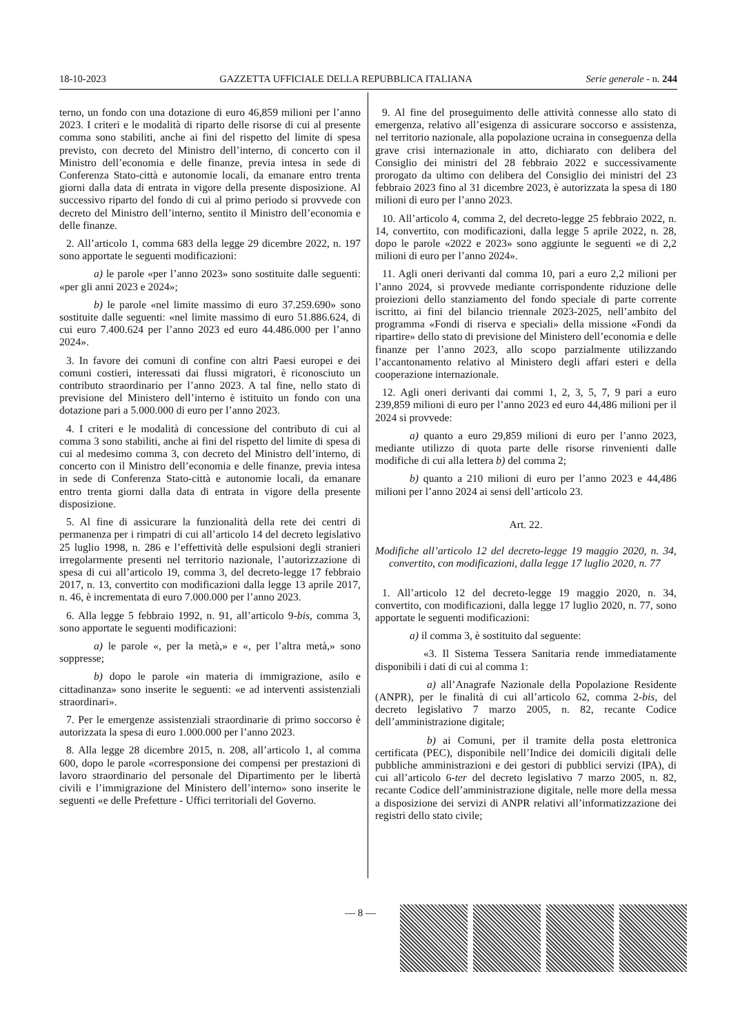18-10-2023 GAZZETTA UFFICIALE DELLA REPUBBLICA ITALIANA Serie generale - n. 244
terno, un fondo con una dotazione di euro 46,859 milioni per l’anno 2023. I criteri e le modalità di riparto delle risorse di cui al presente comma sono stabiliti, anche ai fini del rispetto del limite di spesa previsto, con decreto del Ministro dell’interno, di concerto con il Ministro dell’economia e delle finanze, previa intesa in sede di Conferenza Stato-città e autonomie locali, da emanare entro trenta giorni dalla data di entrata in vigore della presente disposizione. Al successivo riparto del fondo di cui al primo periodo si provvede con decreto del Ministro dell’interno, sentito il Ministro dell’economia e delle finanze.
2. All’articolo 1, comma 683 della legge 29 dicembre 2022, n. 197 sono apportate le seguenti modificazioni:
a) le parole «per l’anno 2023» sono sostituite dalle seguenti: «per gli anni 2023 e 2024»;
b) le parole «nel limite massimo di euro 37.259.690» sono sostituite dalle seguenti: «nel limite massimo di euro 51.886.624, di cui euro 7.400.624 per l’anno 2023 ed euro 44.486.000 per l’anno 2024».
3. In favore dei comuni di confine con altri Paesi europei e dei comuni costieri, interessati dai flussi migratori, è riconosciuto un contributo straordinario per l’anno 2023. A tal fine, nello stato di previsione del Ministero dell’interno è istituito un fondo con una dotazione pari a 5.000.000 di euro per l’anno 2023.
4. I criteri e le modalità di concessione del contributo di cui al comma 3 sono stabiliti, anche ai fini del rispetto del limite di spesa di cui al medesimo comma 3, con decreto del Ministro dell’interno, di concerto con il Ministro dell’economia e delle finanze, previa intesa in sede di Conferenza Stato-città e autonomie locali, da emanare entro trenta giorni dalla data di entrata in vigore della presente disposizione.
5. Al fine di assicurare la funzionalità della rete dei centri di permanenza per i rimpatri di cui all’articolo 14 del decreto legislativo 25 luglio 1998, n. 286 e l’effettività delle espulsioni degli stranieri irregolarmente presenti nel territorio nazionale, l’autorizzazione di spesa di cui all’articolo 19, comma 3, del decreto-legge 17 febbraio 2017, n. 13, convertito con modificazioni dalla legge 13 aprile 2017, n. 46, è incrementata di euro 7.000.000 per l’anno 2023.
6. Alla legge 5 febbraio 1992, n. 91, all’articolo 9-bis, comma 3, sono apportate le seguenti modificazioni:
a) le parole «, per la metà,» e «, per l’altra metà,» sono soppresse;
b) dopo le parole «in materia di immigrazione, asilo e cittadinanza» sono inserite le seguenti: «e ad interventi assistenziali straordinari».
7. Per le emergenze assistenziali straordinarie di primo soccorso è autorizzata la spesa di euro 1.000.000 per l’anno 2023.
8. Alla legge 28 dicembre 2015, n. 208, all’articolo 1, al comma 600, dopo le parole «corresponsione dei compensi per prestazioni di lavoro straordinario del personale del Dipartimento per le libertà civili e l’immigrazione del Ministero dell’interno» sono inserite le seguenti «e delle Prefetture - Uffici territoriali del Governo.
9. Al fine del proseguimento delle attività connesse allo stato di emergenza, relativo all’esigenza di assicurare soccorso e assistenza, nel territorio nazionale, alla popolazione ucraina in conseguenza della grave crisi internazionale in atto, dichiarato con delibera del Consiglio dei ministri del 28 febbraio 2022 e successivamente prorogato da ultimo con delibera del Consiglio dei ministri del 23 febbraio 2023 fino al 31 dicembre 2023, è autorizzata la spesa di 180 milioni di euro per l’anno 2023.
10. All’articolo 4, comma 2, del decreto-legge 25 febbraio 2022, n. 14, convertito, con modificazioni, dalla legge 5 aprile 2022, n. 28, dopo le parole «2022 e 2023» sono aggiunte le seguenti «e di 2,2 milioni di euro per l’anno 2024».
11. Agli oneri derivanti dal comma 10, pari a euro 2,2 milioni per l’anno 2024, si provvede mediante corrispondente riduzione delle proiezioni dello stanziamento del fondo speciale di parte corrente iscritto, ai fini del bilancio triennale 2023-2025, nell’ambito del programma «Fondi di riserva e speciali» della missione «Fondi da ripartire» dello stato di previsione del Ministero dell’economia e delle finanze per l’anno 2023, allo scopo parzialmente utilizzando l’accantonamento relativo al Ministero degli affari esteri e della cooperazione internazionale.
12. Agli oneri derivanti dai commi 1, 2, 3, 5, 7, 9 pari a euro 239,859 milioni di euro per l’anno 2023 ed euro 44,486 milioni per il 2024 si provvede:
a) quanto a euro 29,859 milioni di euro per l’anno 2023, mediante utilizzo di quota parte delle risorse rinvenienti dalle modifiche di cui alla lettera b) del comma 2;
b) quanto a 210 milioni di euro per l’anno 2023 e 44,486 milioni per l’anno 2024 ai sensi dell’articolo 23.
Art. 22.
Modifiche all’articolo 12 del decreto-legge 19 maggio 2020, n. 34, convertito, con modificazioni, dalla legge 17 luglio 2020, n. 77
1. All’articolo 12 del decreto-legge 19 maggio 2020, n. 34, convertito, con modificazioni, dalla legge 17 luglio 2020, n. 77, sono apportate le seguenti modificazioni:
a) il comma 3, è sostituito dal seguente:
«3. Il Sistema Tessera Sanitaria rende immediatamente disponibili i dati di cui al comma 1:
a) all’Anagrafe Nazionale della Popolazione Residente (ANPR), per le finalità di cui all’articolo 62, comma 2-bis, del decreto legislativo 7 marzo 2005, n. 82, recante Codice dell’amministrazione digitale;
b) ai Comuni, per il tramite della posta elettronica certificata (PEC), disponibile nell’Indice dei domicili digitali delle pubbliche amministrazioni e dei gestori di pubblici servizi (IPA), di cui all’articolo 6-ter del decreto legislativo 7 marzo 2005, n. 82, recante Codice dell’amministrazione digitale, nelle more della messa a disposizione dei servizi di ANPR relativi all’informatizzazione dei registri dello stato civile;
— 8 —